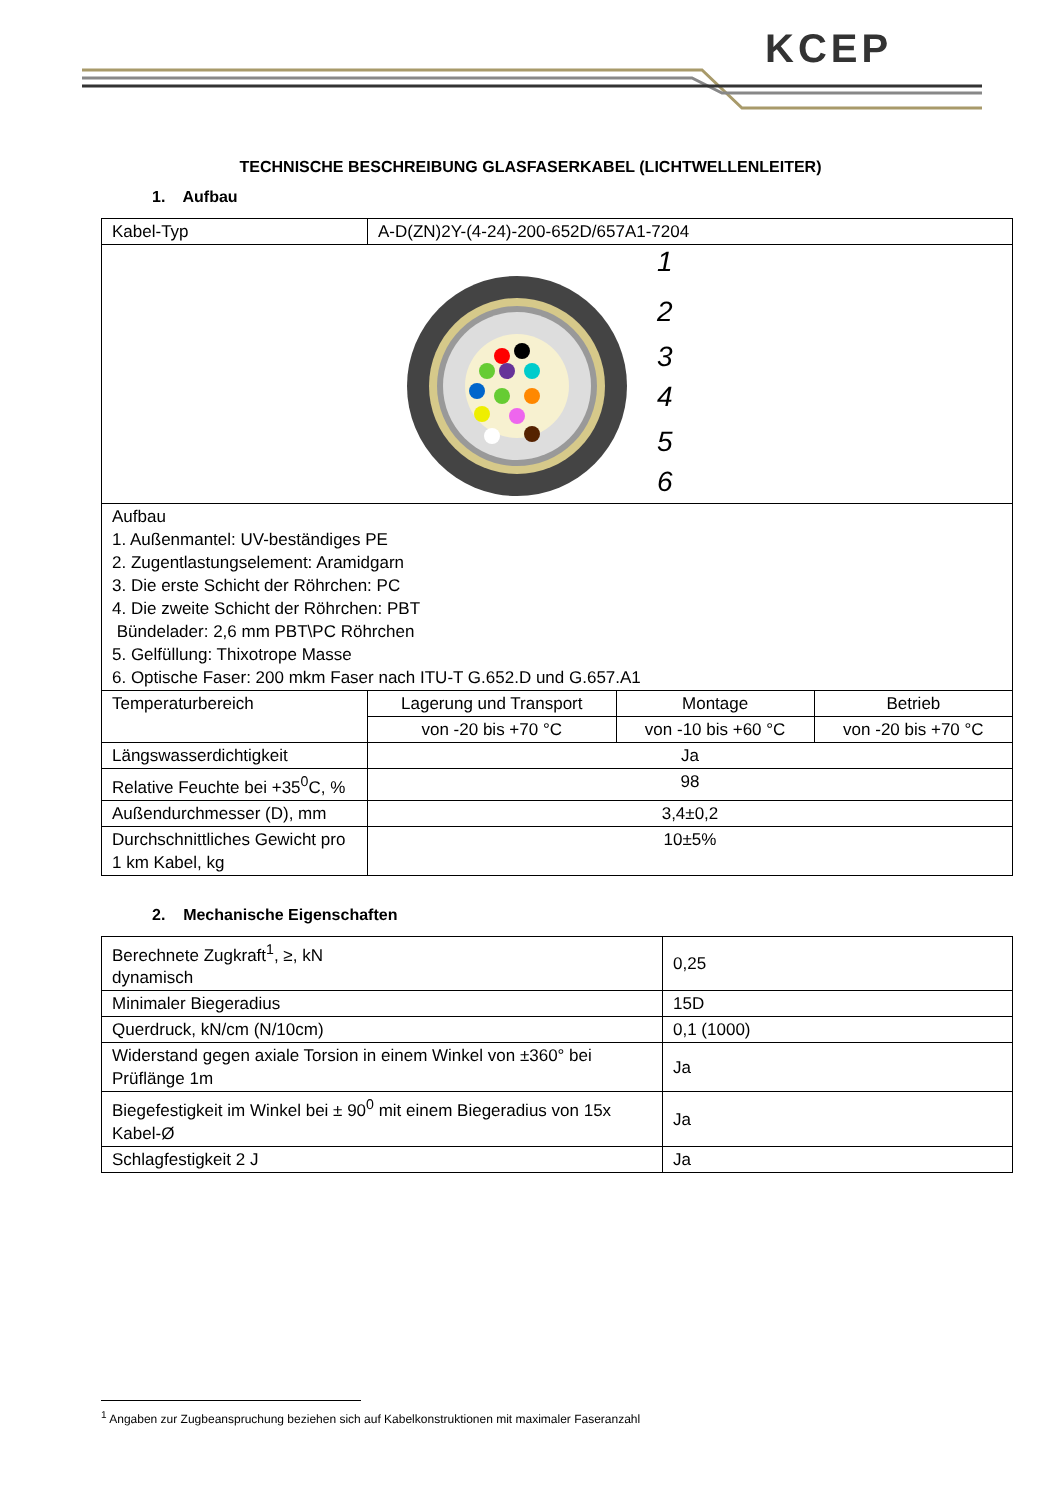KCEP
TECHNISCHE BESCHREIBUNG GLASFASERKABEL (LICHTWELLENLEITER)
1. Aufbau
| Kabel-Typ | A-D(ZN)2Y-(4-24)-200-652D/657A1-7204 | | |
| 1 2 3 4 5 6 | | | |
| Aufbau 1. Außenmantel: UV-beständiges PE 2. Zugentlastungselement: Aramidgarn 3. Die erste Schicht der Röhrchen: PC 4. Die zweite Schicht der Röhrchen: PBT Bündelader: 2,6 mm PBT\PC Röhrchen 5. Gelfüllung: Thixotrope Masse 6. Optische Faser: 200 mkm Faser nach ITU-T G.652.D und G.657.A1 | | | |
| Temperaturbereich | Lagerung und Transport | Montage | Betrieb |
| | von -20 bis +70 °C | von -10 bis +60 °C | von -20 bis +70 °C |
| Längswasserdichtigkeit | Ja | | |
| Relative Feuchte bei +35<sup>0</sup>C, % | 98 | | |
| Außendurchmesser (D), mm | 3,4±0,2 | | |
| Durchschnittliches Gewicht pro 1 km Kabel, kg | 10±5% | | |
2. Mechanische Eigenschaften
| Berechnete Zugkraft<sup>1</sup>, ≥, kN dynamisch | 0,25 |
| Minimaler Biegeradius | 15D |
| Querdruck, kN/cm (N/10cm) | 0,1 (1000) |
| Widerstand gegen axiale Torsion in einem Winkel von ±360° bei Prüflänge 1m | Ja |
| Biegefestigkeit im Winkel bei ± 90<sup>0</sup> mit einem Biegeradius von 15x Kabel-Ø | Ja |
| Schlagfestigkeit 2 J | Ja |
<sup>1</sup> Angaben zur Zugbeanspruchung beziehen sich auf Kabelkonstruktionen mit maximaler Faseranzahl